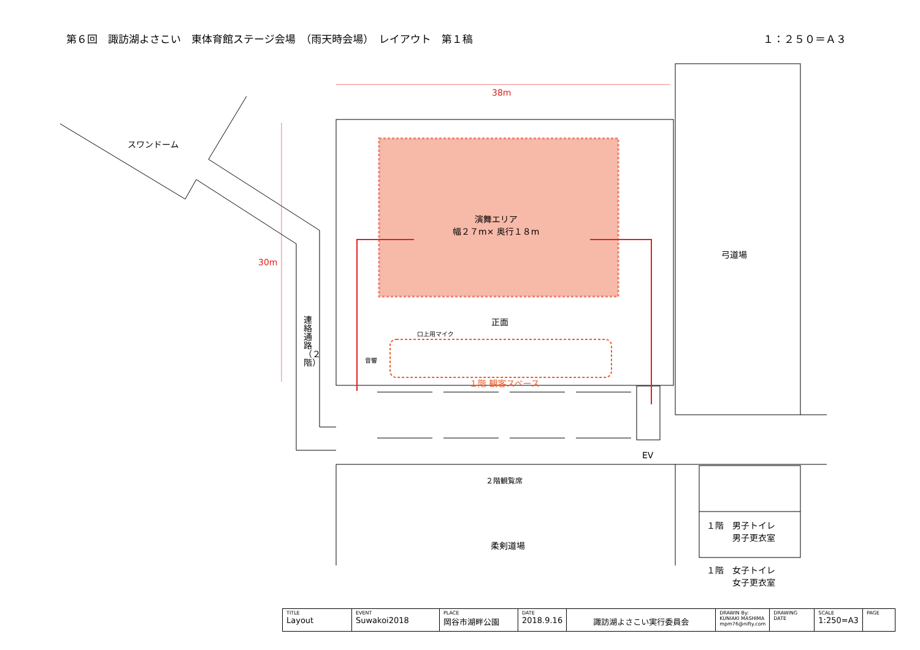第６回　諏訪湖よさこい　東体育館ステージ会場　（雨天時会場）　レイアウト　第１稿
１：２５０＝Ａ３
スワンドーム
38m
30m
演舞エリア
幅２７m× 奥行１８m
弓道場
連絡通路（２階）
正面
口上用マイク
音響
１階 観客スペース
EV
２階観覧席
柔剣道場
１階　男子トイレ
　　　男子更衣室
１階　女子トイレ
　　　女子更衣室
| TITLE Layout | EVENT Suwakoi2018 | PLACE 岡谷市湖畔公園 | DATE 2018.9.16 | 諏訪湖よさこい実行委員会 | DRAWIN By: KUNIAKI MASHIMA mpm76@nifty.com | DRAWING DATE | SCALE 1:250=A3 | PAGE |